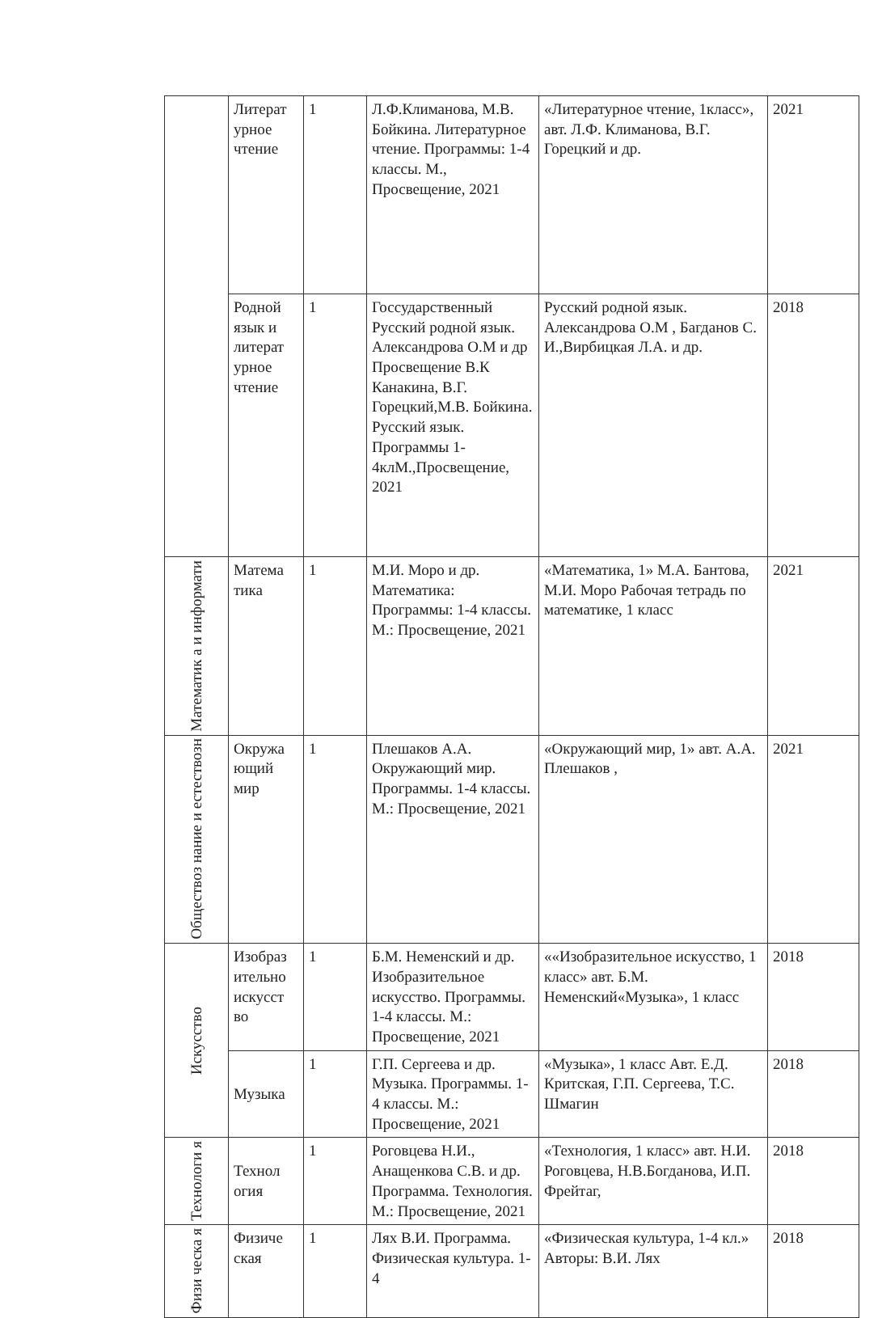| | Литерат урное чтение | 1 | Л.Ф.Климанова, М.В. Бойкина. Литературное чтение. Программы: 1-4 классы. М., Просвещение, 2021 | «Литературное чтение, 1класс», авт. Л.Ф. Климанова, В.Г. Горецкий и др. | 2021 |
| | Родной язык и литерат урное чтение | 1 | Госсударственный Русский родной язык. Александрова О.М и др Просвещение В.К Канакина, В.Г. Горецкий,М.В. Бойкина. Русский язык. Программы 1-4клМ.,Просвещение, 2021 | Русский родной язык. Александрова О.М , Багданов С. И.,Вирбицкая Л.А. и др. | 2018 |
| Математик а и информати | Матема тика | 1 | М.И. Моро и др. Математика: Программы: 1-4 классы. М.: Просвещение, 2021 | «Математика, 1» М.А. Бантова, М.И. Моро Рабочая тетрадь по математике, 1 класс | 2021 |
| Обществоз нание и естествозн | Окружа ющий мир | 1 | Плешаков А.А. Окружающий мир. Программы. 1-4 классы. М.: Просвещение, 2021 | «Окружающий мир, 1» авт. А.А. Плешаков , | 2021 |
| Искусство | Изобраз ительно искусст во | 1 | Б.М. Неменский и др. Изобразительное искусство. Программы. 1-4 классы. М.: Просвещение, 2021 | ««Изобразительное искусство, 1 класс» авт. Б.М. Неменский«Музыка», 1 класс | 2018 |
| | Музыка | 1 | Г.П. Сергеева и др. Музыка. Программы. 1-4 классы. М.: Просвещение, 2021 | «Музыка», 1 класс Авт. Е.Д. Критская, Г.П. Сергеева, Т.С. Шмагин | 2018 |
| Технологи я | Технол огия | 1 | Роговцева Н.И., Анащенкова С.В. и др. Программа. Технология. М.: Просвещение, 2021 | «Технология, 1 класс» авт. Н.И. Роговцева, Н.В.Богданова, И.П. Фрейтаг, | 2018 |
| Физи ческа я | Физиче ская | 1 | Лях В.И. Программа. Физическая культура. 1-4 | «Физическая культура, 1-4 кл.» Авторы: В.И. Лях | 2018 |